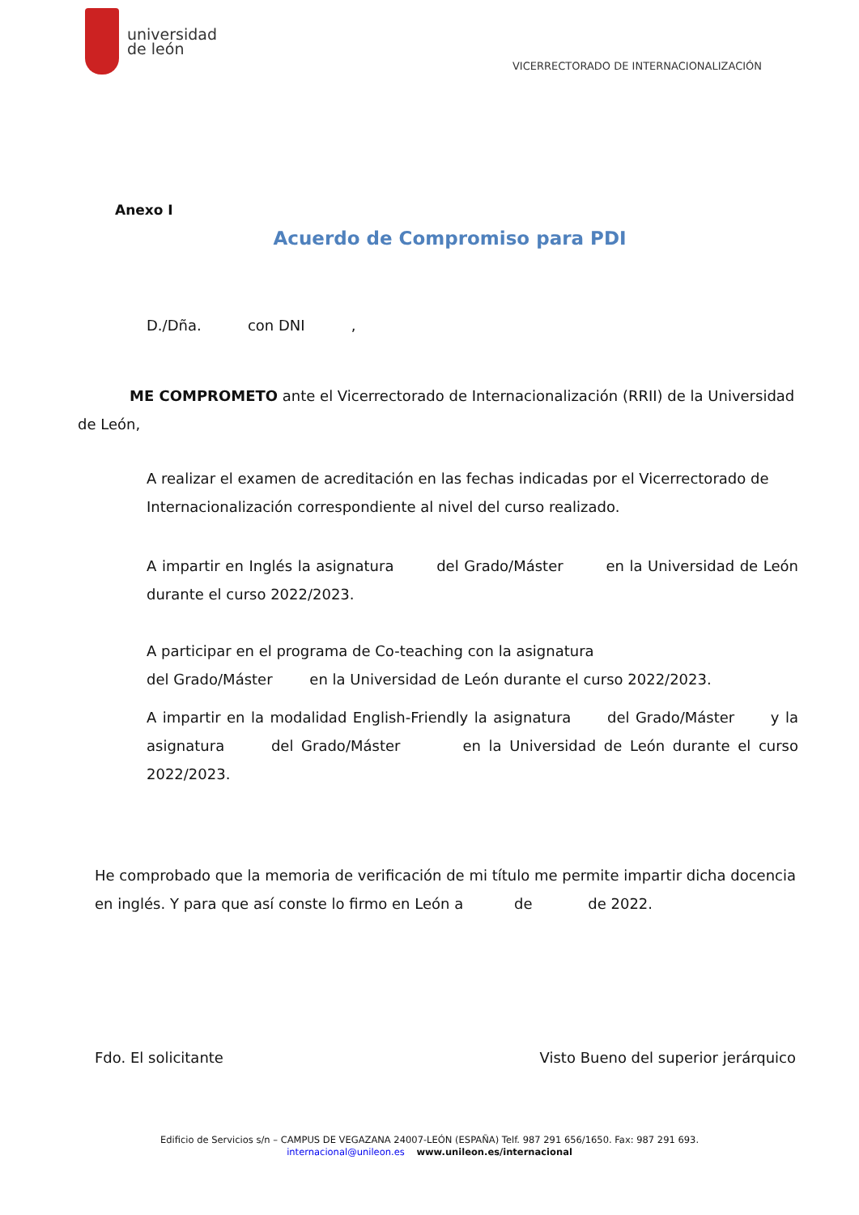universidad
de león
VICERRECTORADO DE INTERNACIONALIZACIÓN
Anexo I
Acuerdo de Compromiso para PDI
D./Dña. con DNI ,
ME COMPROMETO ante el Vicerrectorado de Internacionalización (RRII) de la Universidad de León,
A realizar el examen de acreditación en las fechas indicadas por el Vicerrectorado de Internacionalización correspondiente al nivel del curso realizado.
A impartir en Inglés la asignatura del Grado/Máster en la Universidad de León durante el curso 2022/2023.
A participar en el programa de Co-teaching con la asignatura
del Grado/Máster en la Universidad de León durante el curso 2022/2023.
A impartir en la modalidad English-Friendly la asignatura del Grado/Máster y la asignatura del Grado/Máster en la Universidad de León durante el curso 2022/2023.
He comprobado que la memoria de verificación de mi título me permite impartir dicha docencia en inglés. Y para que así conste lo firmo en León a de de 2022.
Fdo. El solicitante Visto Bueno del superior jerárquico
Edificio de Servicios s/n – CAMPUS DE VEGAZANA 24007-LEÓN (ESPAÑA) Telf. 987 291 656/1650. Fax: 987 291 693.
internacional@unileon.es www.unileon.es/internacional